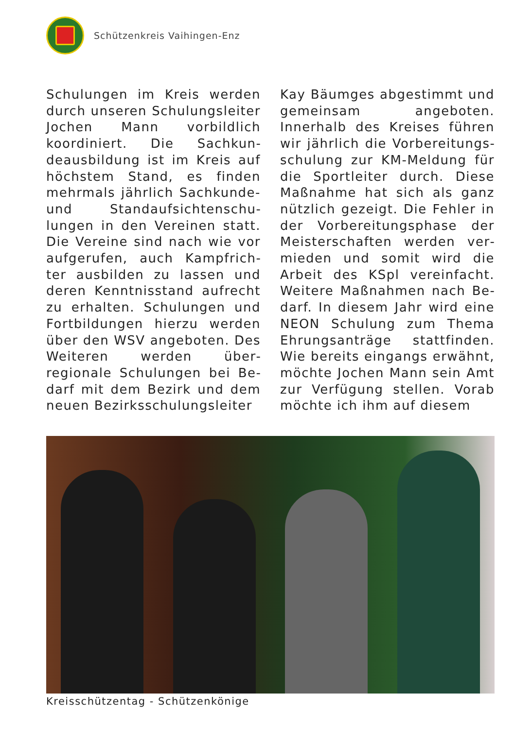Schützenkreis Vaihingen-Enz
Schulungen im Kreis werden durch unseren Schulungslei­ter Jochen Mann vorbildlich koordiniert. Die Sachkun­deausbildung ist im Kreis auf höchstem Stand, es finden mehrmals jährlich Sachkun­de- und Standaufsichtenschu­lungen in den Vereinen statt. Die Vereine sind nach wie vor aufgerufen, auch Kampfrich­ter ausbilden zu lassen und deren Kenntnisstand aufrecht zu erhalten. Schulungen und Fortbildungen hierzu werden über den WSV angeboten. Des Weiteren werden über­regionale Schulungen bei Be­darf mit dem Bezirk und dem neuen Bezirksschulungsleiter
Kay Bäumges abgestimmt und gemeinsam angeboten. Innerhalb des Kreises führen wir jährlich die Vorbereitungs­schulung zur KM-Meldung für die Sportleiter durch. Diese Maßnahme hat sich als ganz nützlich gezeigt. Die Fehler in der Vorbereitungsphase der Meisterschaften werden ver­mieden und somit wird die Arbeit des KSpl vereinfacht. Weitere Maßnahmen nach Be­darf. In diesem Jahr wird eine NEON Schulung zum Thema Ehrungsanträge stattfinden. Wie bereits eingangs erwähnt, möchte Jochen Mann sein Amt zur Verfügung stellen. Vorab möchte ich ihm auf diesem
Kreisschützentag - Schützenkönige